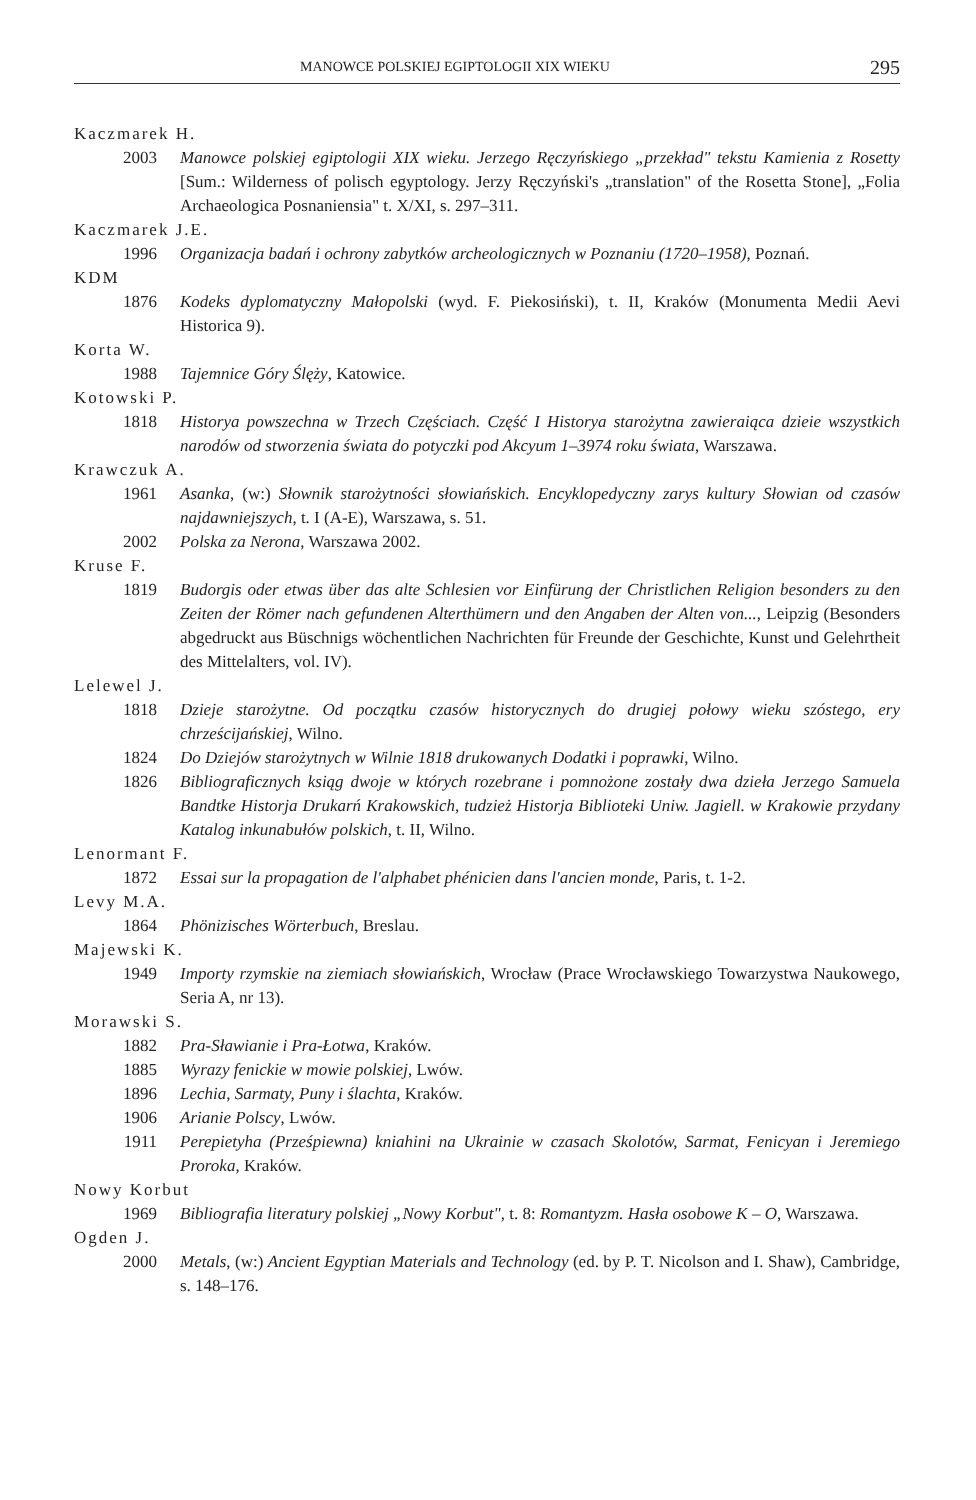MANOWCE POLSKIEJ EGIPTOLOGII XIX WIEKU 295
Kaczmarek H.
2003 Manowce polskiej egiptologii XIX wieku. Jerzego Ręczyńskiego „przekład" tekstu Kamienia z Rosetty [Sum.: Wilderness of polisch egyptology. Jerzy Ręczyński's „translation" of the Rosetta Stone], „Folia Archaeologica Posnaniensia" t. X/XI, s. 297–311.
Kaczmarek J.E.
1996 Organizacja badań i ochrony zabytków archeologicznych w Poznaniu (1720–1958), Poznań.
KDM
1876 Kodeks dyplomatyczny Małopolski (wyd. F. Piekosiński), t. II, Kraków (Monumenta Medii Aevi Historica 9).
Korta W.
1988 Tajemnice Góry Ślęży, Katowice.
Kotowski P.
1818 Historya powszechna w Trzech Częściach. Część I Historya starożytna zawieraiąca dzieie wszystkich narodów od stworzenia świata do potyczki pod Akcyum 1–3974 roku świata, Warszawa.
Krawczuk A.
1961 Asanka, (w:) Słownik starożytności słowiańskich. Encyklopedyczny zarys kultury Słowian od czasów najdawniejszych, t. I (A-E), Warszawa, s. 51.
2002 Polska za Nerona, Warszawa 2002.
Kruse F.
1819 Budorgis oder etwas über das alte Schlesien vor Einfürung der Christlichen Religion besonders zu den Zeiten der Römer nach gefundenen Alterthümern und den Angaben der Alten von..., Leipzig (Besonders abgedruckt aus Büschnigs wöchentlichen Nachrichten für Freunde der Geschichte, Kunst und Gelehrtheit des Mittelalters, vol. IV).
Lelewel J.
1818 Dzieje starożytne. Od początku czasów historycznych do drugiej połowy wieku szóstego, ery chrześcijańskiej, Wilno.
1824 Do Dziejów starożytnych w Wilnie 1818 drukowanych Dodatki i poprawki, Wilno.
1826 Bibliograficznych ksiąg dwoje w których rozebrane i pomnożone zostały dwa dzieła Jerzego Samuela Bandtke Historja Drukarń Krakowskich, tudzież Historja Biblioteki Uniw. Jagiell. w Krakowie przydany Katalog inkunabułów polskich, t. II, Wilno.
Lenormant F.
1872 Essai sur la propagation de l'alphabet phénicien dans l'ancien monde, Paris, t. 1-2.
Levy M.A.
1864 Phönizisches Wörterbuch, Breslau.
Majewski K.
1949 Importy rzymskie na ziemiach słowiańskich, Wrocław (Prace Wrocławskiego Towarzystwa Naukowego, Seria A, nr 13).
Morawski S.
1882 Pra-Sławianie i Pra-Łotwa, Kraków.
1885 Wyrazy fenickie w mowie polskiej, Lwów.
1896 Lechia, Sarmaty, Puny i ślachta, Kraków.
1906 Arianie Polscy, Lwów.
1911 Perepietyha (Prześpiewna) kniahini na Ukrainie w czasach Skolotów, Sarmat, Fenicyan i Jeremiego Proroka, Kraków.
Nowy Korbut
1969 Bibliografia literatury polskiej „Nowy Korbut", t. 8: Romantyzm. Hasła osobowe K – O, Warszawa.
Ogden J.
2000 Metals, (w:) Ancient Egyptian Materials and Technology (ed. by P. T. Nicolson and I. Shaw), Cambridge, s. 148–176.